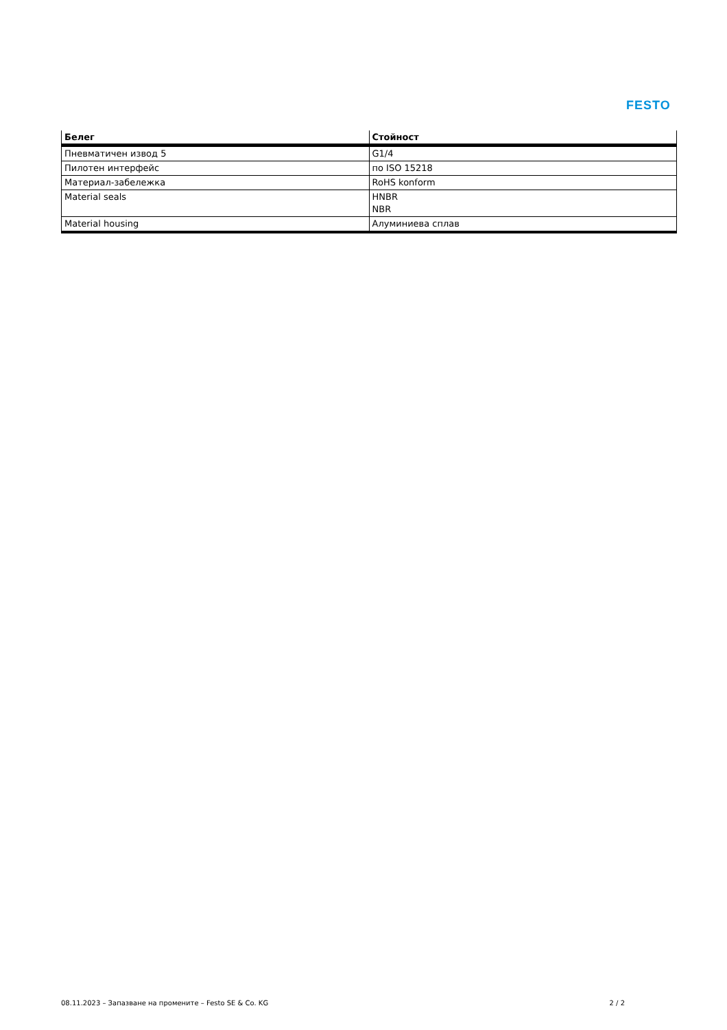FESTO
| Белег | Стойност |
| --- | --- |
| Пневматичен извод 5 | G1/4 |
| Пилотен интерфейс | по ISO 15218 |
| Материал-забележка | RoHS konform |
| Material seals | HNBR NBR |
| Material housing | Алуминиева сплав |
08.11.2023 – Запазване на промените – Festo SE & Co. KG 2 / 2